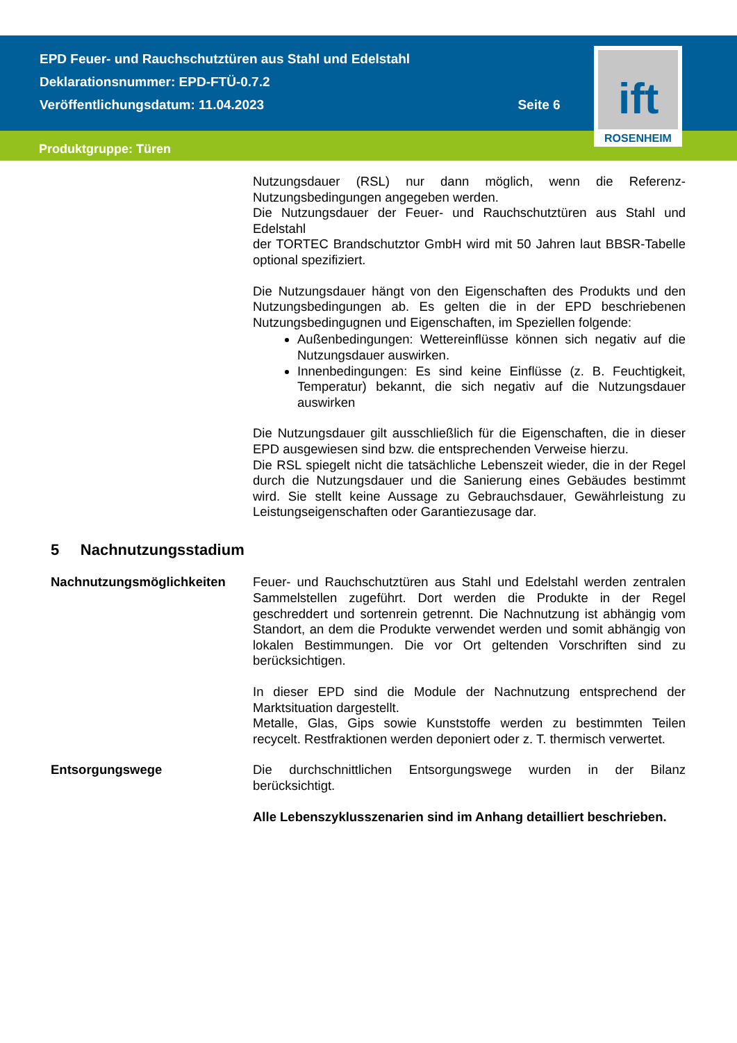EPD Feuer- und Rauchschutztüren aus Stahl und Edelstahl
Deklarationsnummer: EPD-FTÜ-0.7.2
Veröffentlichungsdatum: 11.04.2023 Seite 6
Produktgruppe: Türen
ift
ROSENHEIM
Nutzungsdauer (RSL) nur dann möglich, wenn die Referenz-Nutzungsbedingungen angegeben werden.
Die Nutzungsdauer der Feuer- und Rauchschutztüren aus Stahl und Edelstahl
der TORTEC Brandschutztor GmbH wird mit 50 Jahren laut BBSR-Tabelle optional spezifiziert.
Die Nutzungsdauer hängt von den Eigenschaften des Produkts und den Nutzungsbedingungen ab. Es gelten die in der EPD beschriebenen Nutzungsbedingugnen und Eigenschaften, im Speziellen folgende:
Außenbedingungen: Wettereinflüsse können sich negativ auf die Nutzungsdauer auswirken.
Innenbedingungen: Es sind keine Einflüsse (z. B. Feuchtigkeit, Temperatur) bekannt, die sich negativ auf die Nutzungsdauer auswirken
Die Nutzungsdauer gilt ausschließlich für die Eigenschaften, die in dieser EPD ausgewiesen sind bzw. die entsprechenden Verweise hierzu.
Die RSL spiegelt nicht die tatsächliche Lebenszeit wieder, die in der Regel durch die Nutzungsdauer und die Sanierung eines Gebäudes bestimmt wird. Sie stellt keine Aussage zu Gebrauchsdauer, Gewährleistung zu Leistungseigenschaften oder Garantiezusage dar.
5 Nachnutzungsstadium
Nachnutzungsmöglichkeiten Feuer- und Rauchschutztüren aus Stahl und Edelstahl werden zentralen Sammelstellen zugeführt. Dort werden die Produkte in der Regel geschreddert und sortenrein getrennt. Die Nachnutzung ist abhängig vom Standort, an dem die Produkte verwendet werden und somit abhängig von lokalen Bestimmungen. Die vor Ort geltenden Vorschriften sind zu berücksichtigen.
In dieser EPD sind die Module der Nachnutzung entsprechend der Marktsituation dargestellt.
Metalle, Glas, Gips sowie Kunststoffe werden zu bestimmten Teilen recycelt. Restfraktionen werden deponiert oder z. T. thermisch verwertet.
Entsorgungswege Die durchschnittlichen Entsorgungswege wurden in der Bilanz berücksichtigt.
Alle Lebenszyklusszenarien sind im Anhang detailliert beschrieben.